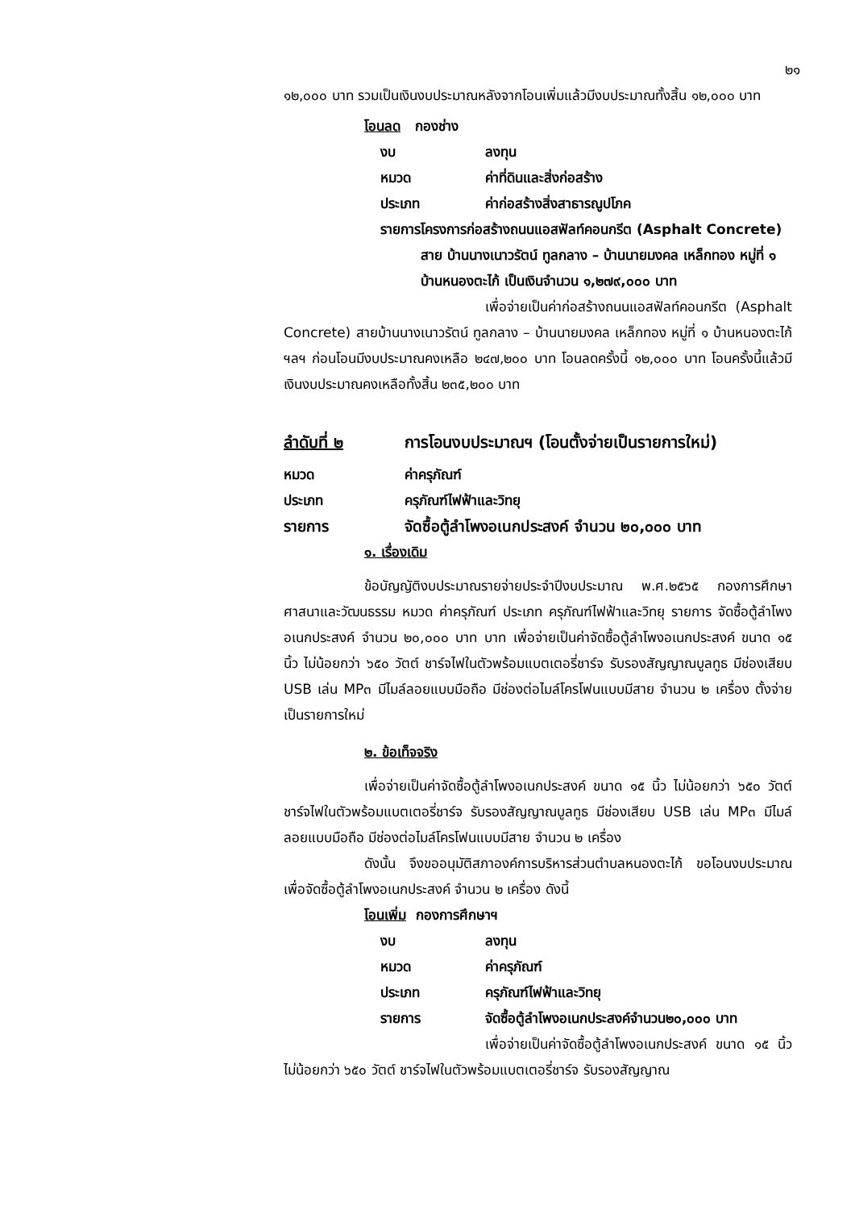๒๑
๑๒,๐๐๐ บาท รวมเป็นเงินงบประมาณหลังจากโอนเพิ่มแล้วมีงบประมาณทั้งสิ้น ๑๒,๐๐๐ บาท
โอนลด กองช่าง
งบ ลงทุน
หมวด ค่าที่ดินและสิ่งก่อสร้าง
ประเภท ค่าก่อสร้างสิ่งสาธารณูปโภค
รายการ โครงการก่อสร้างถนนแอสฟัลท์คอนกรีต (Asphalt Concrete) สาย บ้านนางเนาวรัตน์ ทูลกลาง – บ้านนายมงคล เหล็กทอง หมู่ที่ ๑ บ้านหนองตะไก้ เป็นเงินจำนวน ๑,๒๗๙,๐๐๐ บาท
เพื่อจ่ายเป็นค่าก่อสร้างถนนแอสฟัลท์คอนกรีต (Asphalt Concrete) สายบ้านนางเนาวรัตน์ ทูลกลาง – บ้านนายมงคล เหล็กทอง หมู่ที่ ๑ บ้านหนองตะไก้ ฯลฯ ก่อนโอนมีงบประมาณคงเหลือ ๒๔๗,๒๐๐ บาท โอนลดครั้งนี้ ๑๒,๐๐๐ บาท โอนครั้งนี้แล้วมีเงินงบประมาณคงเหลือทั้งสิ้น ๒๓๕,๒๐๐ บาท
ลำดับที่ ๒ การโอนงบประมาณฯ (โอนตั้งจ่ายเป็นรายการใหม่)
หมวด ค่าครุภัณฑ์
ประเภท ครุภัณฑ์ไฟฟ้าและวิทยุ
รายการ จัดซื้อตู้ลำโพงอเนกประสงค์ จำนวน ๒๐,๐๐๐ บาท
๑. เรื่องเดิม
ข้อบัญญัติงบประมาณรายจ่ายประจำปีงบประมาณ พ.ศ.๒๕๖๕ กองการศึกษา ศาสนาและวัฒนธรรม หมวด ค่าครุภัณฑ์ ประเภท ครุภัณฑ์ไฟฟ้าและวิทยุ รายการ จัดซื้อตู้ลำโพงอเนกประสงค์ จำนวน ๒๐,๐๐๐ บาท บาท เพื่อจ่ายเป็นค่าจัดซื้อตู้ลำโพงอเนกประสงค์ ขนาด ๑๕ นิ้ว ไม่น้อยกว่า ๖๕๐ วัตต์ ชาร์จไฟในตัวพร้อมแบตเตอรี่ชาร์จ รับรองสัญญาณบูลทูธ มีช่องเสียบ USB เล่น MP๓ มีไมล์ลอยแบบมือถือ มีช่องต่อไมล์โครโฟนแบบมีสาย จำนวน ๒ เครื่อง ตั้งจ่ายเป็นรายการใหม่
๒. ข้อเท็จจริง
เพื่อจ่ายเป็นค่าจัดซื้อตู้ลำโพงอเนกประสงค์ ขนาด ๑๕ นิ้ว ไม่น้อยกว่า ๖๕๐ วัตต์ ชาร์จไฟในตัวพร้อมแบตเตอรี่ชาร์จ รับรองสัญญาณบูลทูธ มีช่องเสียบ USB เล่น MP๓ มีไมล์ลอยแบบมือถือ มีช่องต่อไมล์โครโฟนแบบมีสาย จำนวน ๒ เครื่อง
ดังนั้น จึงขออนุมัติสภาองค์การบริหารส่วนตำบลหนองตะไก้ ขอโอนงบประมาณเพื่อจัดซื้อตู้ลำโพงอเนกประสงค์ จำนวน ๒ เครื่อง ดังนี้
โอนเพิ่ม กองการศึกษาฯ
งบ ลงทุน
หมวด ค่าครุภัณฑ์
ประเภท ครุภัณฑ์ไฟฟ้าและวิทยุ
รายการ จัดซื้อตู้ลำโพงอเนกประสงค์จำนวน๒๐,๐๐๐ บาท
เพื่อจ่ายเป็นค่าจัดซื้อตู้ลำโพงอเนกประสงค์ ขนาด ๑๕ นิ้ว ไม่น้อยกว่า ๖๕๐ วัตต์ ชาร์จไฟในตัวพร้อมแบตเตอรี่ชาร์จ รับรองสัญญาณ